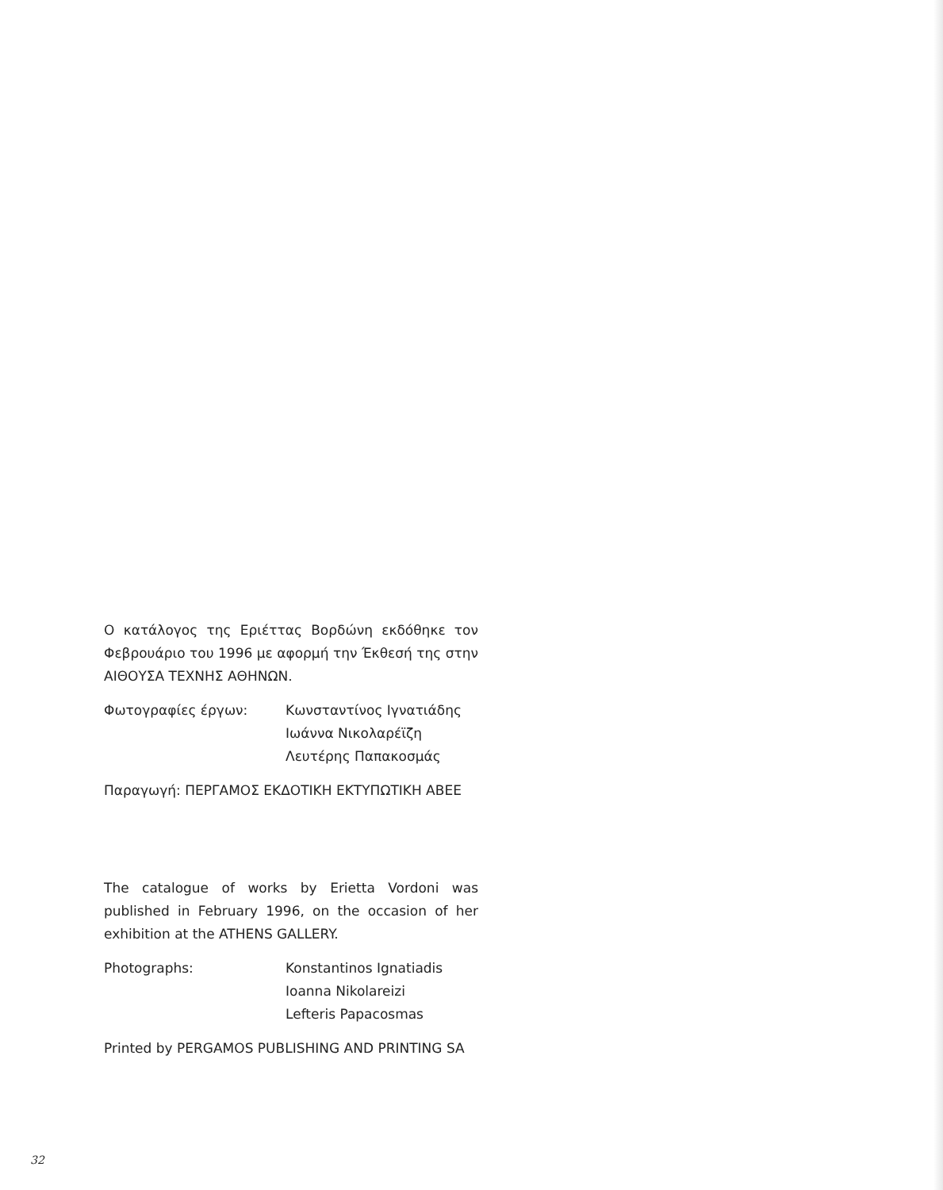Ο κατάλογος της Εριέττας Βορδώνη εκδόθηκε τον Φεβρουάριο του 1996 με αφορμή την Έκθεσή της στην ΑΙΘΟΥΣΑ ΤΕΧΝΗΣ ΑΘΗΝΩΝ.
Φωτογραφίες έργων: Κωνσταντίνος Ιγνατιάδης
Ιωάννα Νικολαρέϊζη
Λευτέρης Παπακοσμάς
Παραγωγή: ΠΕΡΓΑΜΟΣ ΕΚΔΟΤΙΚΗ ΕΚΤΥΠΩΤΙΚΗ ΑΒΕΕ
The catalogue of works by Erietta Vordoni was published in February 1996, on the occasion of her exhibition at the ATHENS GALLERY.
Photographs: Konstantinos Ignatiadis
Ioanna Nikolareizi
Lefteris Papacosmas
Printed by PERGAMOS PUBLISHING AND PRINTING SA
32